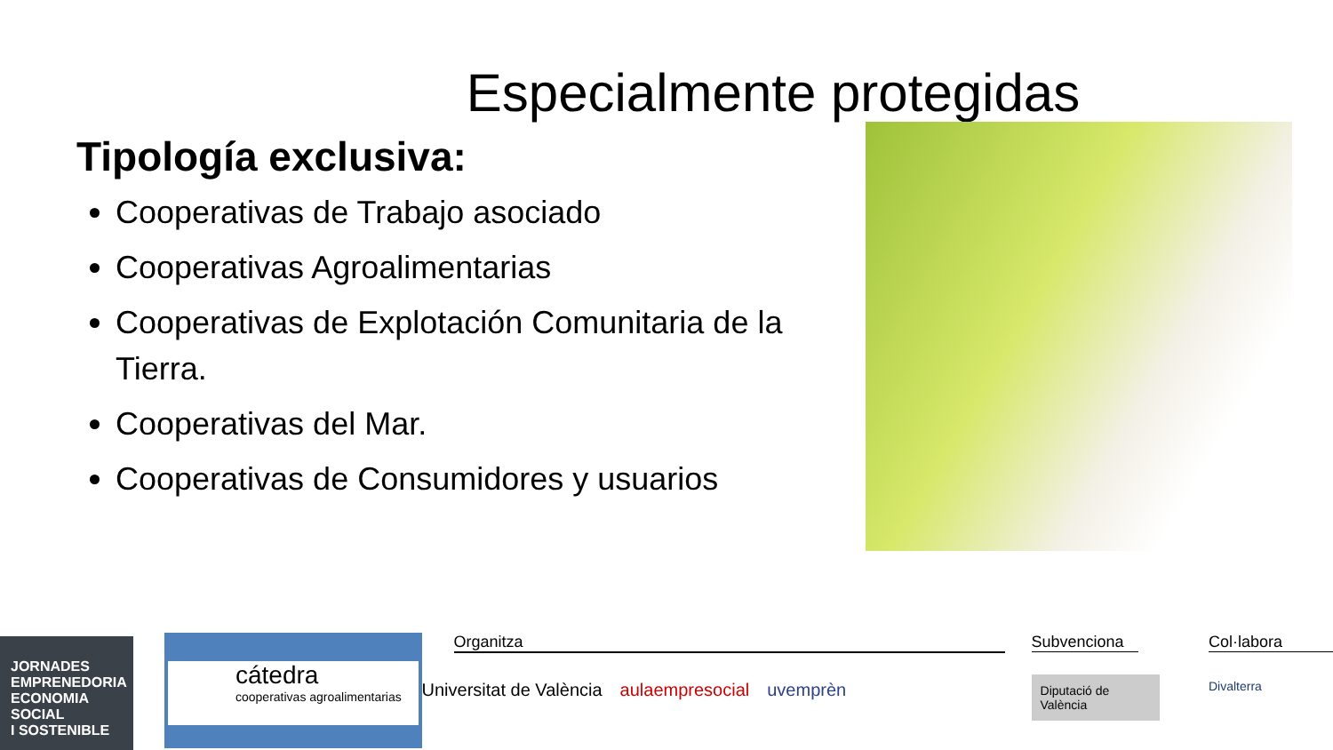Especialmente protegidas
Tipología exclusiva:
Cooperativas de Trabajo asociado
Cooperativas Agroalimentarias
Cooperativas de Explotación Comunitaria de la Tierra.
Cooperativas del Mar.
Cooperativas de Consumidores y usuarios
JORNADES
EMPRENEDORIA
ECONOMIA SOCIAL
I SOSTENIBLE
cátedra
cooperativas agroalimentarias
Organitza
Universitat de València aulaempresocial uvemprèn
Subvenciona
Diputació de València
Col·labora
Divalterra